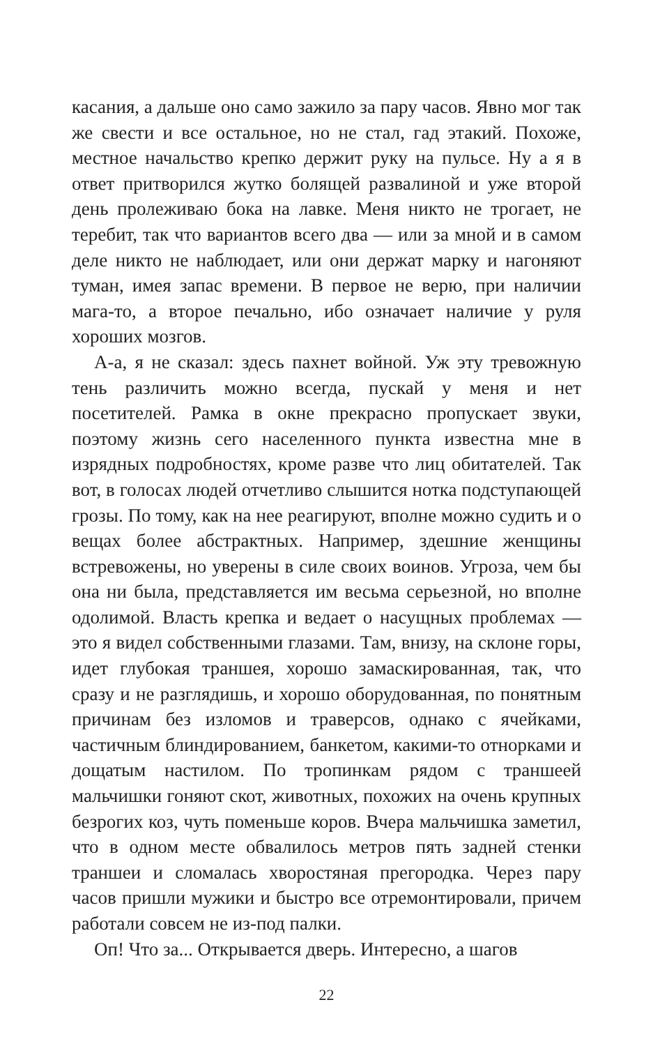касания, а дальше оно само зажило за пару часов. Явно мог так же свести и все остальное, но не стал, гад этакий. Похоже, местное начальство крепко держит руку на пульсе. Ну а я в ответ притворился жутко болящей развалиной и уже второй день пролеживаю бока на лавке. Меня никто не трогает, не теребит, так что вариантов всего два — или за мной и в самом деле никто не наблюдает, или они держат марку и нагоняют туман, имея запас времени. В первое не верю, при наличии мага-то, а второе печально, ибо означает наличие у руля хороших мозгов.
А-а, я не сказал: здесь пахнет войной. Уж эту тревожную тень различить можно всегда, пускай у меня и нет посетителей. Рамка в окне прекрасно пропускает звуки, поэтому жизнь сего населенного пункта известна мне в изрядных подробностях, кроме разве что лиц обитателей. Так вот, в голосах людей отчетливо слышится нотка подступающей грозы. По тому, как на нее реагируют, вполне можно судить и о вещах более абстрактных. Например, здешние женщины встревожены, но уверены в силе своих воинов. Угроза, чем бы она ни была, представляется им весьма серьезной, но вполне одолимой. Власть крепка и ведает о насущных проблемах — это я видел собственными глазами. Там, внизу, на склоне горы, идет глубокая траншея, хорошо замаскированная, так, что сразу и не разглядишь, и хорошо оборудованная, по понятным причинам без изломов и траверсов, однако с ячейками, частичным блиндированием, банкетом, какими-то отнорками и дощатым настилом. По тропинкам рядом с траншеей мальчишки гоняют скот, животных, похожих на очень крупных безрогих коз, чуть поменьше коров. Вчера мальчишка заметил, что в одном месте обвалилось метров пять задней стенки траншеи и сломалась хворостяная прегородка. Через пару часов пришли мужики и быстро все отремонтировали, причем работали совсем не из-под палки.
Оп! Что за... Открывается дверь. Интересно, а шагов
22